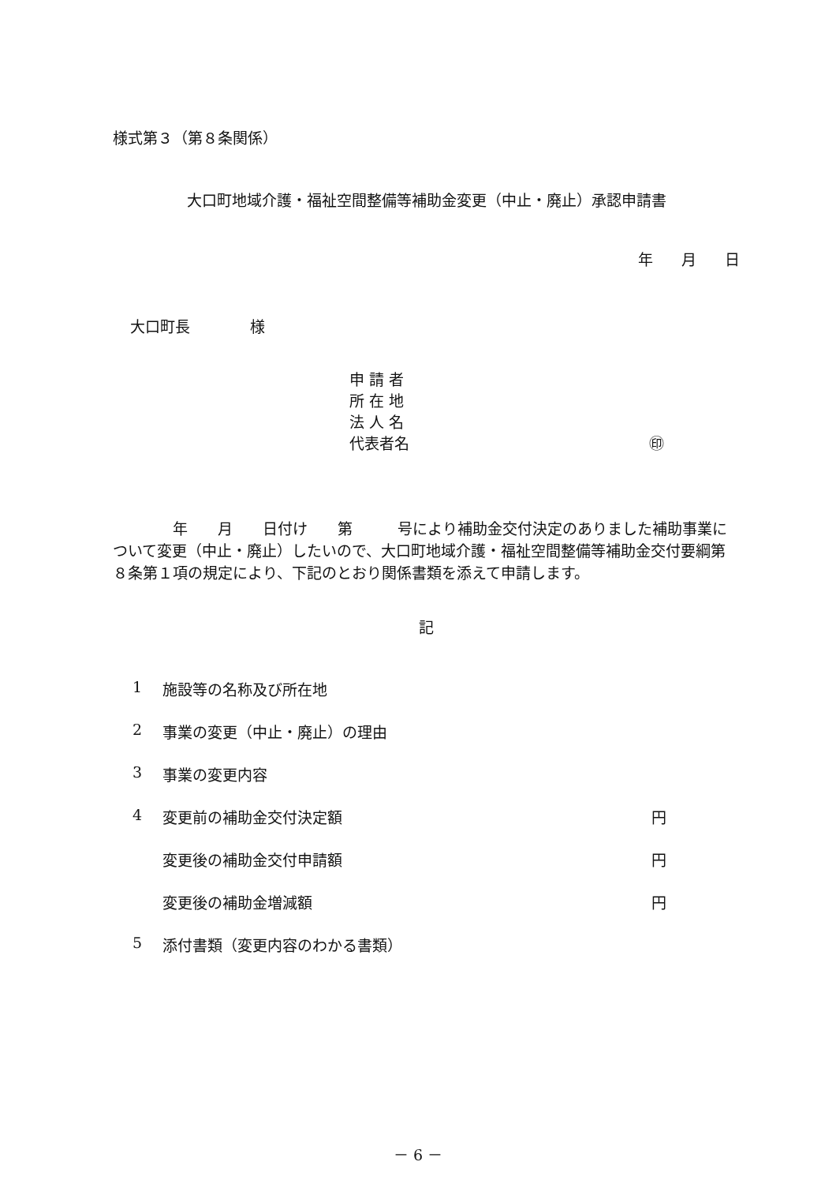様式第３（第８条関係）
大口町地域介護・福祉空間整備等補助金変更（中止・廃止）承認申請書
年 月 日
大口町長　　　　様
申 請 者
所 在 地
法 人 名
代表者名 ㊞
　　　　年　　月　　日付け　　第　　　号により補助金交付決定のありました補助事業について変更（中止・廃止）したいので、大口町地域介護・福祉空間整備等補助金交付要綱第８条第１項の規定により、下記のとおり関係書類を添えて申請します。
記
1 施設等の名称及び所在地
2 事業の変更（中止・廃止）の理由
3 事業の変更内容
4 変更前の補助金交付決定額 円
変更後の補助金交付申請額 円
変更後の補助金増減額 円
5 添付書類（変更内容のわかる書類）
－ 6 －